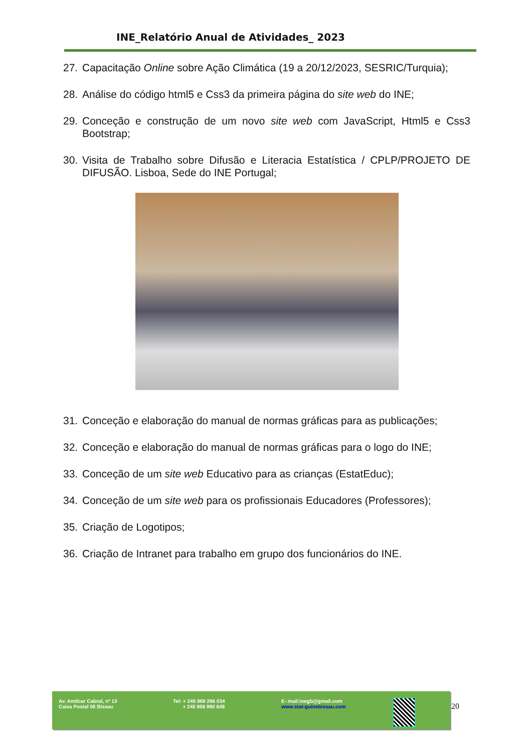INE_Relatório Anual de Atividades_ 2023
27. Capacitação Online sobre Ação Climática (19 a 20/12/2023, SESRIC/Turquia);
28. Análise do código html5 e Css3 da primeira página do site web do INE;
29. Conceção e construção de um novo site web com JavaScript, Html5 e Css3 Bootstrap;
30. Visita de Trabalho sobre Difusão e Literacia Estatística / CPLP/PROJETO DE DIFUSÃO. Lisboa, Sede do INE Portugal;
31. Conceção e elaboração do manual de normas gráficas para as publicações;
32. Conceção e elaboração do manual de normas gráficas para o logo do INE;
33. Conceção de um site web Educativo para as crianças (EstatEduc);
34. Conceção de um site web para os profissionais Educadores (Professores);
35. Criação de Logotipos;
36. Criação de Intranet para trabalho em grupo dos funcionários do INE.
Av. Amílcar Cabral, nº 13
Caixa Postal 06 Bissau
Tel: + 245 969 266 034
+ 245 956 990 649
E- mail:inegb@gmail.com
www.stat-guinebissau.com
20